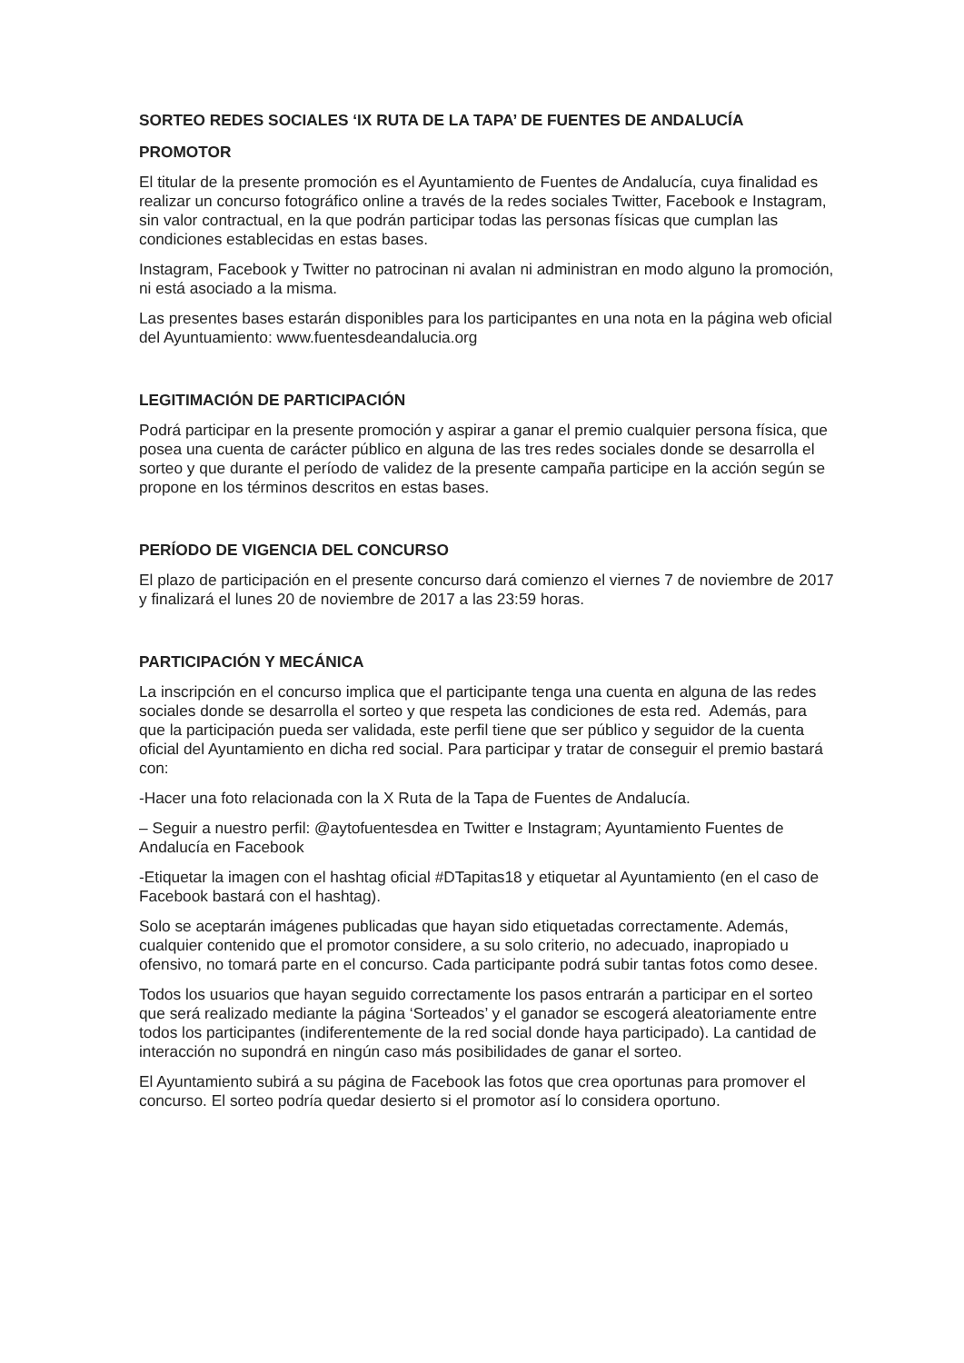SORTEO REDES SOCIALES ‘IX RUTA DE LA TAPA’ DE FUENTES DE ANDALUCÍA
PROMOTOR
El titular de la presente promoción es el Ayuntamiento de Fuentes de Andalucía, cuya finalidad es realizar un concurso fotográfico online a través de la redes sociales Twitter, Facebook e Instagram, sin valor contractual, en la que podrán participar todas las personas físicas que cumplan las condiciones establecidas en estas bases.
Instagram, Facebook y Twitter no patrocinan ni avalan ni administran en modo alguno la promoción, ni está asociado a la misma.
Las presentes bases estarán disponibles para los participantes en una nota en la página web oficial del Ayuntuamiento: www.fuentesdeandalucia.org
LEGITIMACIÓN DE PARTICIPACIÓN
Podrá participar en la presente promoción y aspirar a ganar el premio cualquier persona física, que posea una cuenta de carácter público en alguna de las tres redes sociales donde se desarrolla el sorteo y que durante el período de validez de la presente campaña participe en la acción según se propone en los términos descritos en estas bases.
PERÍODO DE VIGENCIA DEL CONCURSO
El plazo de participación en el presente concurso dará comienzo el viernes 7 de noviembre de 2017 y finalizará el lunes 20 de noviembre de 2017 a las 23:59 horas.
PARTICIPACIÓN Y MECÁNICA
La inscripción en el concurso implica que el participante tenga una cuenta en alguna de las redes sociales donde se desarrolla el sorteo y que respeta las condiciones de esta red. Además, para que la participación pueda ser validada, este perfil tiene que ser público y seguidor de la cuenta oficial del Ayuntamiento en dicha red social. Para participar y tratar de conseguir el premio bastará con:
-Hacer una foto relacionada con la X Ruta de la Tapa de Fuentes de Andalucía.
– Seguir a nuestro perfil: @aytofuentesdea en Twitter e Instagram; Ayuntamiento Fuentes de Andalucía en Facebook
-Etiquetar la imagen con el hashtag oficial #DTapitas18 y etiquetar al Ayuntamiento (en el caso de Facebook bastará con el hashtag).
Solo se aceptarán imágenes publicadas que hayan sido etiquetadas correctamente. Además, cualquier contenido que el promotor considere, a su solo criterio, no adecuado, inapropiado u ofensivo, no tomará parte en el concurso. Cada participante podrá subir tantas fotos como desee.
Todos los usuarios que hayan seguido correctamente los pasos entrarán a participar en el sorteo que será realizado mediante la página ‘Sorteados’ y el ganador se escogerá aleatoriamente entre todos los participantes (indiferentemente de la red social donde haya participado). La cantidad de interacción no supondrá en ningún caso más posibilidades de ganar el sorteo.
El Ayuntamiento subirá a su página de Facebook las fotos que crea oportunas para promover el concurso. El sorteo podría quedar desierto si el promotor así lo considera oportuno.